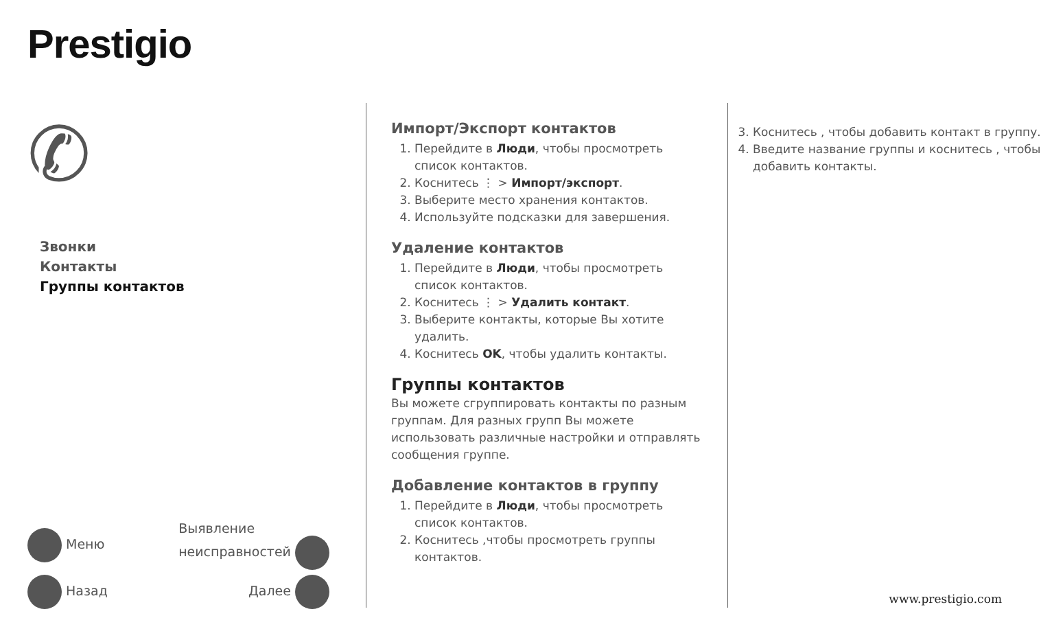Prestigio
✆
Звонки
Контакты
Группы контактов
Меню Выявление
неисправностей
Назад Далее
Импорт/Экспорт контактов
1. Перейдите в Люди, чтобы просмотреть список контактов.
2. Коснитесь ⋮ > Импорт/экспорт.
3. Выберите место хранения контактов.
4. Используйте подсказки для завершения.
Удаление контактов
1. Перейдите в Люди, чтобы просмотреть список контактов.
2. Коснитесь ⋮ > Удалить контакт.
3. Выберите контакты, которые Вы хотите удалить.
4. Коснитесь OK, чтобы удалить контакты.
Группы контактов
Вы можете сгруппировать контакты по разным группам. Для разных групп Вы можете использовать различные настройки и отправлять сообщения группе.
Добавление контактов в группу
1. Перейдите в Люди, чтобы просмотреть список контактов.
2. Коснитесь ,чтобы просмотреть группы контактов.
3. Коснитесь , чтобы добавить контакт в группу.
4. Введите название группы и коснитесь , чтобы добавить контакты.
www.prestigio.com